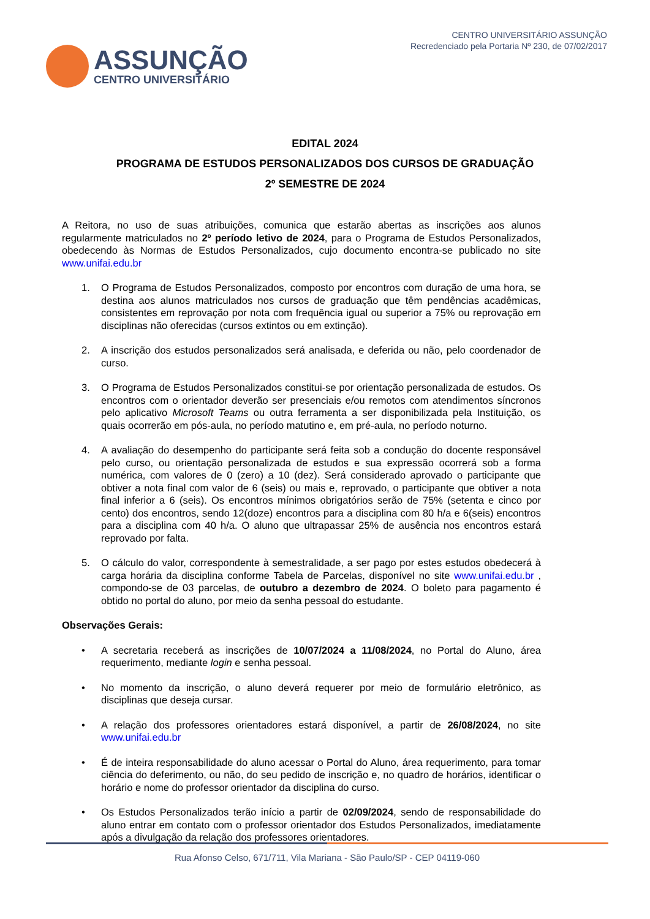ASSUNÇÃO
CENTRO UNIVERSITÁRIO
CENTRO UNIVERSITÁRIO ASSUNÇÃO
Recredenciado pela Portaria Nº 230, de 07/02/2017
EDITAL 2024
PROGRAMA DE ESTUDOS PERSONALIZADOS DOS CURSOS DE GRADUAÇÃO
2º SEMESTRE DE 2024
A Reitora, no uso de suas atribuições, comunica que estarão abertas as inscrições aos alunos regularmente matriculados no 2º período letivo de 2024, para o Programa de Estudos Personalizados, obedecendo às Normas de Estudos Personalizados, cujo documento encontra-se publicado no site www.unifai.edu.br
1. O Programa de Estudos Personalizados, composto por encontros com duração de uma hora, se destina aos alunos matriculados nos cursos de graduação que têm pendências acadêmicas, consistentes em reprovação por nota com frequência igual ou superior a 75% ou reprovação em disciplinas não oferecidas (cursos extintos ou em extinção).
2. A inscrição dos estudos personalizados será analisada, e deferida ou não, pelo coordenador de curso.
3. O Programa de Estudos Personalizados constitui-se por orientação personalizada de estudos. Os encontros com o orientador deverão ser presenciais e/ou remotos com atendimentos síncronos pelo aplicativo Microsoft Teams ou outra ferramenta a ser disponibilizada pela Instituição, os quais ocorrerão em pós-aula, no período matutino e, em pré-aula, no período noturno.
4. A avaliação do desempenho do participante será feita sob a condução do docente responsável pelo curso, ou orientação personalizada de estudos e sua expressão ocorrerá sob a forma numérica, com valores de 0 (zero) a 10 (dez). Será considerado aprovado o participante que obtiver a nota final com valor de 6 (seis) ou mais e, reprovado, o participante que obtiver a nota final inferior a 6 (seis). Os encontros mínimos obrigatórios serão de 75% (setenta e cinco por cento) dos encontros, sendo 12(doze) encontros para a disciplina com 80 h/a e 6(seis) encontros para a disciplina com 40 h/a. O aluno que ultrapassar 25% de ausência nos encontros estará reprovado por falta.
5. O cálculo do valor, correspondente à semestralidade, a ser pago por estes estudos obedecerá à carga horária da disciplina conforme Tabela de Parcelas, disponível no site www.unifai.edu.br , compondo-se de 03 parcelas, de outubro a dezembro de 2024. O boleto para pagamento é obtido no portal do aluno, por meio da senha pessoal do estudante.
Observações Gerais:
• A secretaria receberá as inscrições de 10/07/2024 a 11/08/2024, no Portal do Aluno, área requerimento, mediante login e senha pessoal.
• No momento da inscrição, o aluno deverá requerer por meio de formulário eletrônico, as disciplinas que deseja cursar.
• A relação dos professores orientadores estará disponível, a partir de 26/08/2024, no site www.unifai.edu.br
• É de inteira responsabilidade do aluno acessar o Portal do Aluno, área requerimento, para tomar ciência do deferimento, ou não, do seu pedido de inscrição e, no quadro de horários, identificar o horário e nome do professor orientador da disciplina do curso.
• Os Estudos Personalizados terão início a partir de 02/09/2024, sendo de responsabilidade do aluno entrar em contato com o professor orientador dos Estudos Personalizados, imediatamente após a divulgação da relação dos professores orientadores.
Rua Afonso Celso, 671/711, Vila Mariana - São Paulo/SP - CEP 04119-060